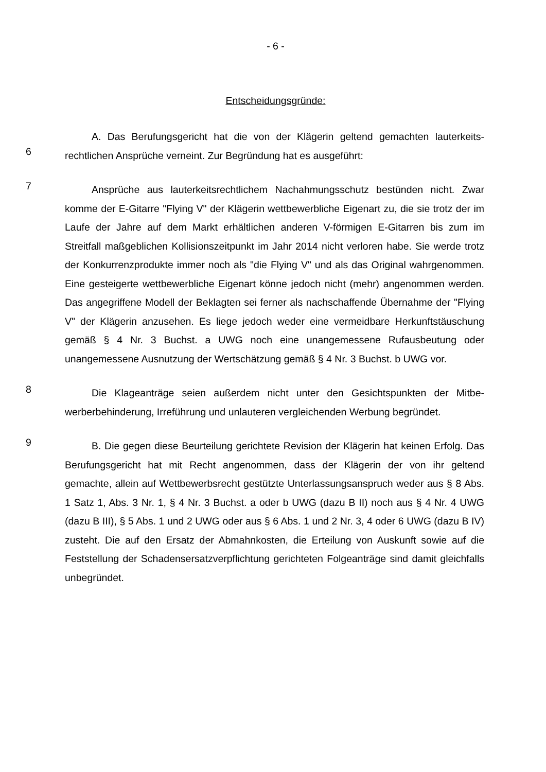- 6 -
Entscheidungsgründe:
6
A. Das Berufungsgericht hat die von der Klägerin geltend gemachten lauterkeits­rechtlichen Ansprüche verneint. Zur Begründung hat es ausgeführt:
7
Ansprüche aus lauterkeitsrechtlichem Nachahmungsschutz bestünden nicht. Zwar komme der E-Gitarre "Flying V" der Klägerin wettbewerbliche Eigenart zu, die sie trotz der im Laufe der Jahre auf dem Markt erhältlichen anderen V-förmigen E-Gitarren bis zum im Streitfall maßgeblichen Kollisionszeitpunkt im Jahr 2014 nicht verloren habe. Sie werde trotz der Konkurrenzprodukte immer noch als "die Flying V" und als das Original wahrgenommen. Eine gesteigerte wettbewerbliche Eigenart könne jedoch nicht (mehr) angenommen werden. Das angegriffene Modell der Beklagten sei ferner als nachschaffende Übernahme der "Flying V" der Klägerin anzusehen. Es liege je­doch weder eine vermeidbare Herkunftstäuschung gemäß § 4 Nr. 3 Buchst. a UWG noch eine unangemessene Rufausbeutung oder unangemessene Ausnutzung der Wertschätzung gemäß § 4 Nr. 3 Buchst. b UWG vor.
8
Die Klageanträge seien außerdem nicht unter den Gesichtspunkten der Mitbe­werberbehinderung, Irreführung und unlauteren vergleichenden Werbung begründet.
9
B. Die gegen diese Beurteilung gerichtete Revision der Klägerin hat keinen Er­folg. Das Berufungsgericht hat mit Recht angenommen, dass der Klägerin der von ihr geltend gemachte, allein auf Wettbewerbsrecht gestützte Unterlassungsanspruch we­der aus § 8 Abs. 1 Satz 1, Abs. 3 Nr. 1, § 4 Nr. 3 Buchst. a oder b UWG (dazu B II) noch aus § 4 Nr. 4 UWG (dazu B III), § 5 Abs. 1 und 2 UWG oder aus § 6 Abs. 1 und 2 Nr. 3, 4 oder 6 UWG (dazu B IV) zusteht. Die auf den Ersatz der Abmahnkosten, die Erteilung von Auskunft sowie auf die Feststellung der Schadensersatzverpflichtung gerichteten Folgeanträge sind damit gleichfalls unbegründet.